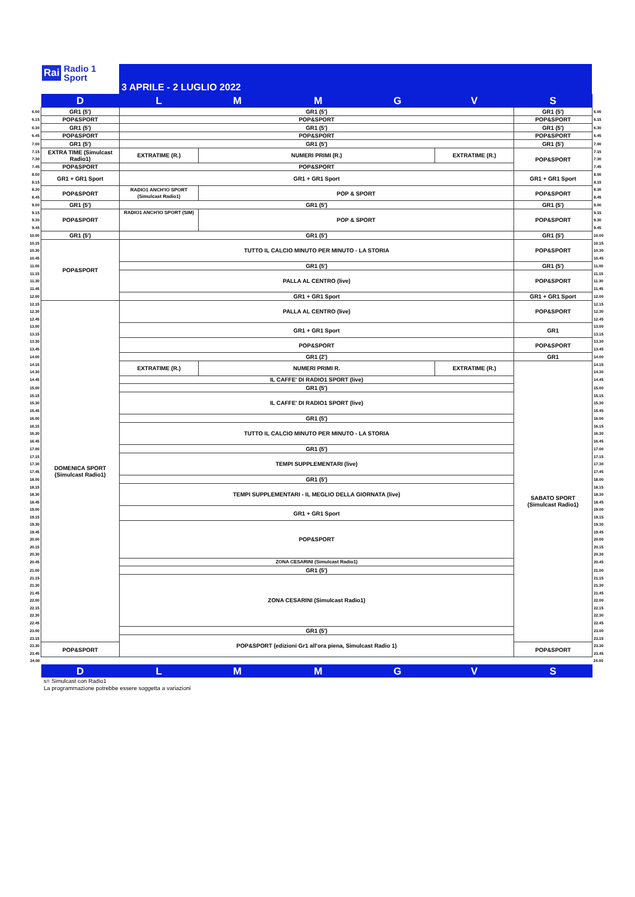Rai Radio 1
Sport
3 APRILE - 2 LUGLIO 2022
| | D | L | M | M | G | V | S | |
| 6.00 | GR1 (5') | GR1 (5') | | | | | GR1 (5') | 6.00 |
| 6.15 | POP&SPORT | POP&SPORT | | | | | POP&SPORT | 6.15 |
| 6.30 | GR1 (5') | GR1 (5') | | | | | GR1 (5') | 6.30 |
| 6.45 | POP&SPORT | POP&SPORT | | | | | POP&SPORT | 6.45 |
| 7.00 | GR1 (5') | GR1 (5') | | | | | GR1 (5') | 7.00 |
| 7.15 | EXTRA TIME (Simulcast Radio1) | EXTRATIME (R.) | NUMERI PRIMI (R.) | | | EXTRATIME (R.) | POP&SPORT | 7.15 |
| 7.30 | | | | | | | | 7.30 |
| 7.45 | POP&SPORT | POP&SPORT | | | | | | 7.45 |
| 8.00 | GR1 + GR1 Sport | GR1 + GR1 Sport | | | | | GR1 + GR1 Sport | 8.00 |
| 8.15 | | | | | | | | 8.15 |
| 8.30 | POP&SPORT | RADIO1 ANCH'IO SPORT (Simulcast Radio1) | POP & SPORT | | | | POP&SPORT | 8.30 |
| 8.45 | | | | | | | | 8.45 |
| 9.00 | GR1 (5') | GR1 (5') | | | | | GR1 (5') | 9.00 |
| 9.15 | POP&SPORT | RADIO1 ANCH'IO SPORT (SIM) | POP & SPORT | | | | POP&SPORT | 9.15 |
| 9.30 | | | | | | | | 9.30 |
| 9.45 | | | | | | | | 9.45 |
| 10.00 | GR1 (5') | GR1 (5') | | | | | GR1 (5') | 10.00 |
| 10.15 | POP&SPORT | TUTTO IL CALCIO MINUTO PER MINUTO - LA STORIA | | | | | POP&SPORT | 10.15 |
| 10.30 | | | | | | | | 10.30 |
| 10.45 | | | | | | | | 10.45 |
| 11.00 | | GR1 (5') | | | | | GR1 (5') | 11.00 |
| 11.15 | | PALLA AL CENTRO (live) | | | | | POP&SPORT | 11.15 |
| 11.30 | | | | | | | | 11.30 |
| 11.45 | | | | | | | | 11.45 |
| 12.00 | | GR1 + GR1 Sport | | | | | GR1 + GR1 Sport | 12.00 |
| 12.15 | DOMENICA SPORT (Simulcast Radio1) | PALLA AL CENTRO (live) | | | | | POP&SPORT | 12.15 |
| 12.30 | | | | | | | | 12.30 |
| 12.45 | | | | | | | | 12.45 |
| 13.00 | | GR1 + GR1 Sport | | | | | GR1 | 13.00 |
| 13.15 | | | | | | | | 13.15 |
| 13.30 | | POP&SPORT | | | | | POP&SPORT | 13.30 |
| 13.45 | | | | | | | | 13.45 |
| 14.00 | | GR1 (2') | | | | | GR1 | 14.00 |
| 14.15 | | EXTRATIME (R.) | NUMERI PRIMI R. | | | EXTRATIME (R.) | SABATO SPORT (Simulcast Radio1) | 14.15 |
| 14.30 | | | | | | | | 14.30 |
| 14.45 | | IL CAFFE' DI RADIO1 SPORT (live) | | | | | | 14.45 |
| 15.00 | | GR1 (5') | | | | | | 15.00 |
| 15.15 | | IL CAFFE' DI RADIO1 SPORT (live) | | | | | | 15.15 |
| 15.30 | | | | | | | | 15.30 |
| 15.45 | | | | | | | | 15.45 |
| 16.00 | | GR1 (5') | | | | | | 16.00 |
| 16.15 | | TUTTO IL CALCIO MINUTO PER MINUTO - LA STORIA | | | | | | 16.15 |
| 16.30 | | | | | | | | 16.30 |
| 16.45 | | | | | | | | 16.45 |
| 17.00 | | GR1 (5') | | | | | | 17.00 |
| 17.15 | | TEMPI SUPPLEMENTARI (live) | | | | | | 17.15 |
| 17.30 | | | | | | | | 17.30 |
| 17.45 | | | | | | | | 17.45 |
| 18.00 | | GR1 (5') | | | | | | 18.00 |
| 18.15 | | TEMPI SUPPLEMENTARI - IL MEGLIO DELLA GIORNATA (live) | | | | | | 18.15 |
| 18.30 | | | | | | | | 18.30 |
| 18.45 | | | | | | | | 18.45 |
| 19.00 | | GR1 + GR1 Sport | | | | | | 19.00 |
| 19.15 | | | | | | | | 19.15 |
| 19.30 | | POP&SPORT | | | | | | 19.30 |
| 19.45 | | | | | | | | 19.45 |
| 20.00 | | | | | | | | 20.00 |
| 20.15 | | | | | | | | 20.15 |
| 20.30 | | | | | | | | 20.30 |
| 20.45 | | ZONA CESARINI (Simulcast Radio1) | | | | | | 20.45 |
| 21.00 | | GR1 (5') | | | | | | 21.00 |
| 21.15 | | ZONA CESARINI (Simulcast Radio1) | | | | | | 21.15 |
| 21.30 | | | | | | | | 21.30 |
| 21.45 | | | | | | | | 21.45 |
| 22.00 | | | | | | | | 22.00 |
| 22.15 | | | | | | | | 22.15 |
| 22.30 | | | | | | | | 22.30 |
| 22.45 | | | | | | | | 22.45 |
| 23.00 | | GR1 (5') | | | | | | 23.00 |
| 23.15 | | POP&SPORT (edizioni Gr1 all'ora piena, Simulcast Radio 1) | | | | | | 23.15 |
| 23.30 | POP&SPORT | | | | | | POP&SPORT | 23.30 |
| 23.45 | | | | | | | | 23.45 |
| 24.00 | | | | | | | | 24.00 |
| | D | L | M | M | G | V | S | |
s= Simulcast con Radio1
La programmazione potrebbe essere soggetta a variazioni